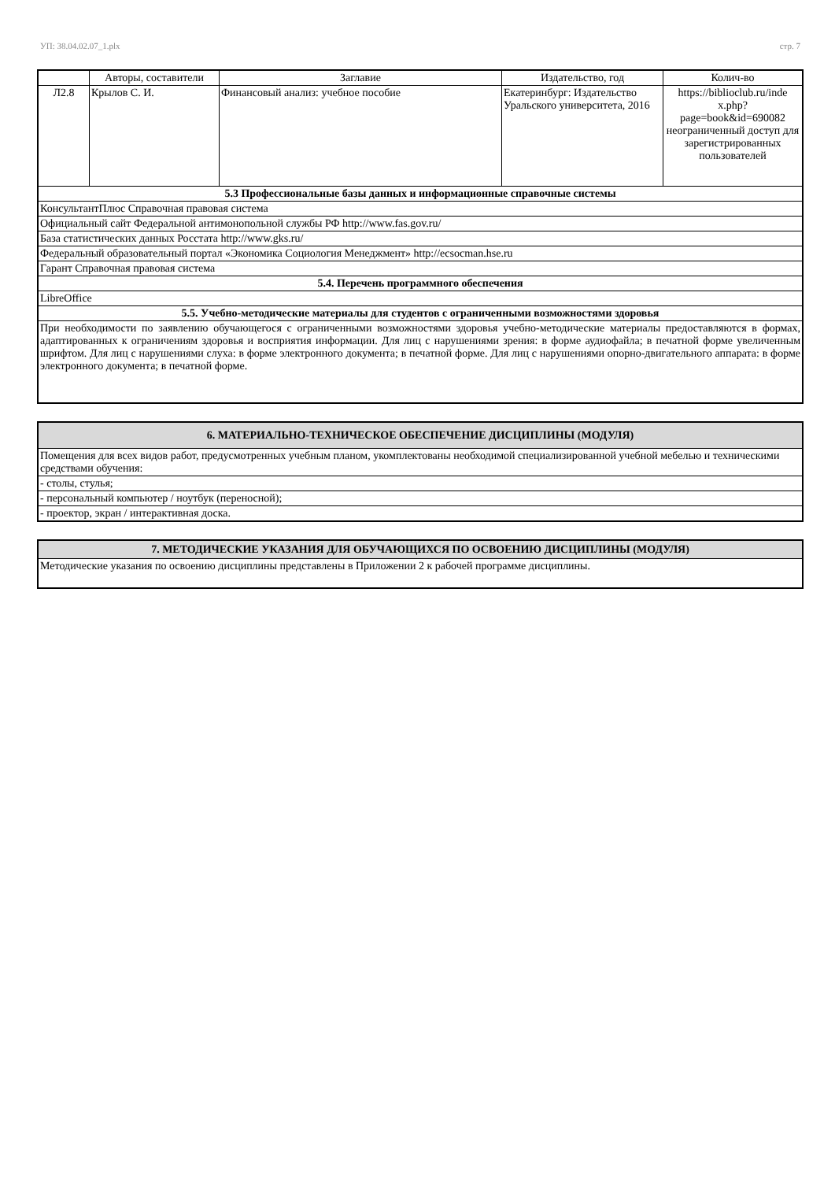УП: 38.04.02.07_1.plx стр. 7
| | Авторы, составители | Заглавие | Издательство, год | Колич-во |
| --- | --- | --- | --- | --- |
| Л2.8 | Крылов С. И. | Финансовый анализ: учебное пособие | Екатеринбург: Издательство Уральского университета, 2016 | https://biblioclub.ru/inde x.php? page=book&id=690082 неограниченный доступ для зарегистрированных пользователей |
| 5.3 Профессиональные базы данных и информационные справочные системы | | | | |
| КонсультантПлюс Справочная правовая система | | | | |
| Официальный сайт Федеральной антимонопольной службы РФ http://www.fas.gov.ru/ | | | | |
| База статистических данных Росстата http://www.gks.ru/ | | | | |
| Федеральный образовательный портал «Экономика Социология Менеджмент» http://ecsocman.hse.ru | | | | |
| Гарант Справочная правовая система | | | | |
| 5.4. Перечень программного обеспечения | | | | |
| LibreOffice | | | | |
| 5.5. Учебно-методические материалы для студентов с ограниченными возможностями здоровья | | | | |
| При необходимости по заявлению обучающегося с ограниченными возможностями здоровья учебно-методические материалы предоставляются в формах, адаптированных к ограничениям здоровья и восприятия информации. Для лиц с нарушениями зрения: в форме аудиофайла; в печатной форме увеличенным шрифтом. Для лиц с нарушениями слуха: в форме электронного документа; в печатной форме. Для лиц с нарушениями опорно-двигательного аппарата: в форме электронного документа; в печатной форме. | | | | |
| 6. МАТЕРИАЛЬНО-ТЕХНИЧЕСКОЕ ОБЕСПЕЧЕНИЕ ДИСЦИПЛИНЫ (МОДУЛЯ) |
| Помещения для всех видов работ, предусмотренных учебным планом, укомплектованы необходимой специализированной учебной мебелью и техническими средствами обучения: |
| - столы, стулья; |
| - персональный компьютер / ноутбук (переносной); |
| - проектор, экран / интерактивная доска. |
| 7. МЕТОДИЧЕСКИЕ УКАЗАНИЯ ДЛЯ ОБУЧАЮЩИХСЯ ПО ОСВОЕНИЮ ДИСЦИПЛИНЫ (МОДУЛЯ) |
| Методические указания по освоению дисциплины представлены в Приложении 2 к рабочей программе дисциплины. |